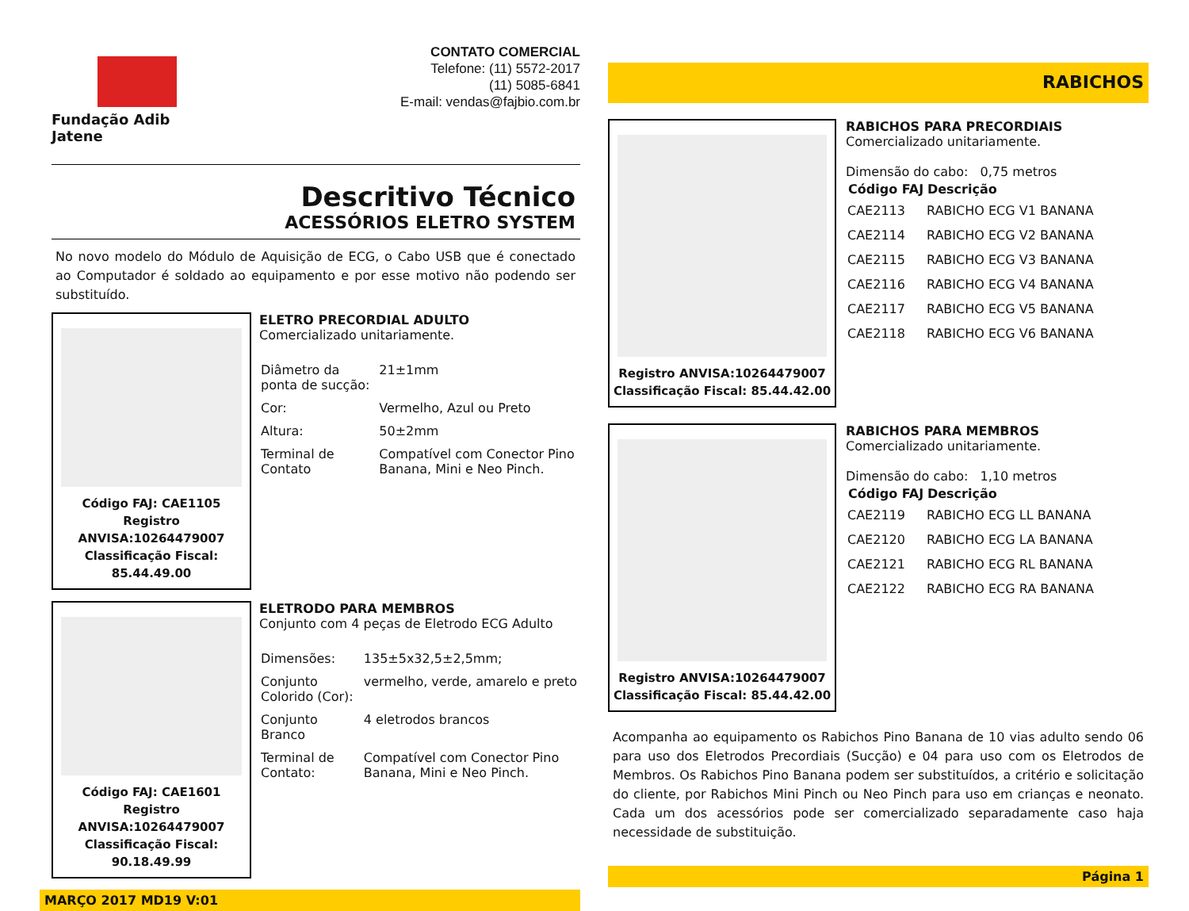Fundação Adib Jatene
CONTATO COMERCIAL
Telefone: (11) 5572-2017
(11) 5085-6841
E-mail: vendas@fajbio.com.br
Descritivo Técnico
ACESSÓRIOS ELETRO SYSTEM
No novo modelo do Módulo de Aquisição de ECG, o Cabo USB que é conectado ao Computador é soldado ao equipamento e por esse motivo não podendo ser substituído.
Código FAJ: CAE1105
Registro ANVISA:10264479007
Classificação Fiscal: 85.44.49.00
ELETRO PRECORDIAL ADULTO
Comercializado unitariamente.
| Diâmetro da ponta de sucção: | 21±1mm |
| Cor: | Vermelho, Azul ou Preto |
| Altura: | 50±2mm |
| Terminal de Contato | Compatível com Conector Pino Banana, Mini e Neo Pinch. |
Código FAJ: CAE1601
Registro ANVISA:10264479007
Classificação Fiscal: 90.18.49.99
ELETRODO PARA MEMBROS
Conjunto com 4 peças de Eletrodo ECG Adulto
| Dimensões: | 135±5x32,5±2,5mm; |
| Conjunto Colorido (Cor): | vermelho, verde, amarelo e preto |
| Conjunto Branco | 4 eletrodos brancos |
| Terminal de Contato: | Compatível com Conector Pino Banana, Mini e Neo Pinch. |
MARÇO 2017 MD19 V:01
RABICHOS
Registro ANVISA:10264479007
Classificação Fiscal: 85.44.42.00
RABICHOS PARA PRECORDIAIS
Comercializado unitariamente.
Dimensão do cabo: 0,75 metros
| Código FAJ | Descrição |
| --- | --- |
| CAE2113 | RABICHO ECG V1 BANANA |
| CAE2114 | RABICHO ECG V2 BANANA |
| CAE2115 | RABICHO ECG V3 BANANA |
| CAE2116 | RABICHO ECG V4 BANANA |
| CAE2117 | RABICHO ECG V5 BANANA |
| CAE2118 | RABICHO ECG V6 BANANA |
Registro ANVISA:10264479007
Classificação Fiscal: 85.44.42.00
RABICHOS PARA MEMBROS
Comercializado unitariamente.
Dimensão do cabo: 1,10 metros
| Código FAJ | Descrição |
| --- | --- |
| CAE2119 | RABICHO ECG LL BANANA |
| CAE2120 | RABICHO ECG LA BANANA |
| CAE2121 | RABICHO ECG RL BANANA |
| CAE2122 | RABICHO ECG RA BANANA |
Acompanha ao equipamento os Rabichos Pino Banana de 10 vias adulto sendo 06 para uso dos Eletrodos Precordiais (Sucção) e 04 para uso com os Eletrodos de Membros. Os Rabichos Pino Banana podem ser substituídos, a critério e solicitação do cliente, por Rabichos Mini Pinch ou Neo Pinch para uso em crianças e neonato. Cada um dos acessórios pode ser comercializado separadamente caso haja necessidade de substituição.
Página 1